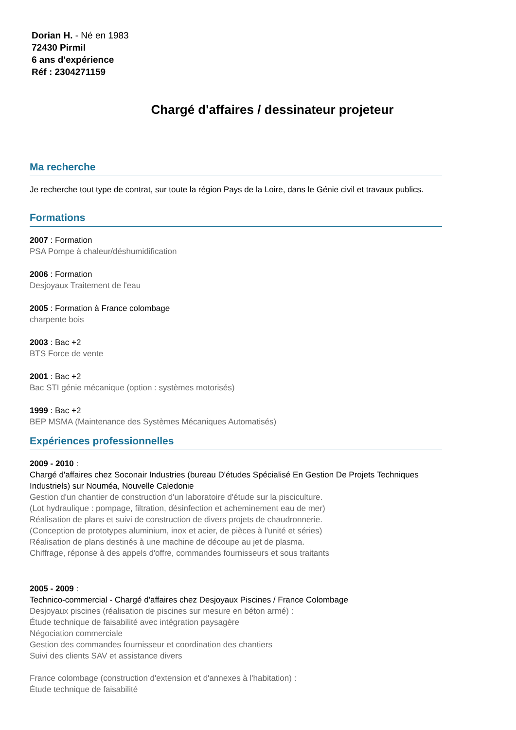Dorian H. - Né en 1983
72430 Pirmil
6 ans d'expérience
Réf : 2304271159
Chargé d'affaires / dessinateur projeteur
Ma recherche
Je recherche tout type de contrat, sur toute la région Pays de la Loire, dans le Génie civil et travaux publics.
Formations
2007 : Formation
PSA Pompe à chaleur/déshumidification
2006 : Formation
Desjoyaux Traitement de l'eau
2005 : Formation à France colombage
charpente bois
2003 : Bac +2
BTS Force de vente
2001 : Bac +2
Bac STI génie mécanique (option : systèmes motorisés)
1999 : Bac +2
BEP MSMA (Maintenance des Systèmes Mécaniques Automatisés)
Expériences professionnelles
2009 - 2010 :
Chargé d'affaires chez Soconair Industries (bureau D'études Spécialisé En Gestion De Projets Techniques Industriels) sur Nouméa, Nouvelle Caledonie
Gestion d'un chantier de construction d'un laboratoire d'étude sur la pisciculture.
(Lot hydraulique : pompage, filtration, désinfection et acheminement eau de mer)
Réalisation de plans et suivi de construction de divers projets de chaudronnerie.
(Conception de prototypes aluminium, inox et acier, de pièces à l'unité et séries)
Réalisation de plans destinés à une machine de découpe au jet de plasma.
Chiffrage, réponse à des appels d'offre, commandes fournisseurs et sous traitants
2005 - 2009 :
Technico-commercial - Chargé d'affaires chez Desjoyaux Piscines / France Colombage
Desjoyaux piscines (réalisation de piscines sur mesure en béton armé) :
Étude technique de faisabilité avec intégration paysagère
Négociation commerciale
Gestion des commandes fournisseur et coordination des chantiers
Suivi des clients SAV et assistance divers
France colombage (construction d'extension et d'annexes à l'habitation) :
Étude technique de faisabilité